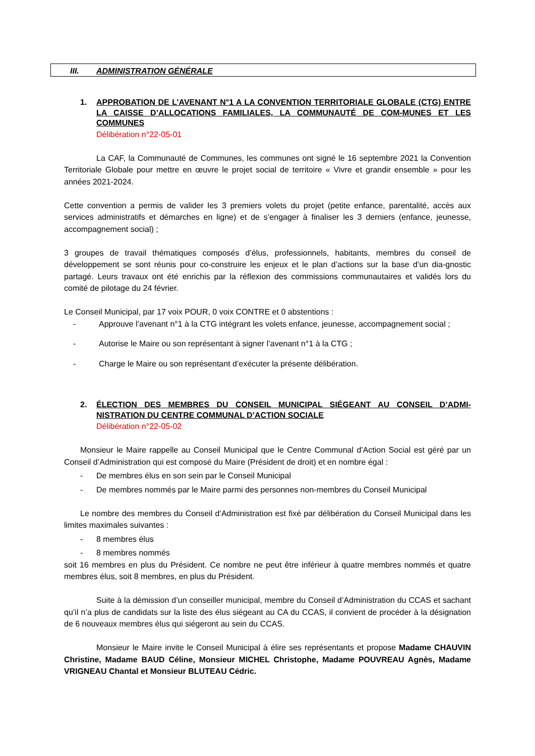III. ADMINISTRATION GÉNÉRALE
1. APPROBATION DE L’AVENANT N°1 A LA CONVENTION TERRITORIALE GLOBALE (CTG) ENTRE LA CAISSE D’ALLOCATIONS FAMILIALES, LA COMMUNAUTÉ DE COM-MUNES ET LES COMMUNES
Délibération n°22-05-01
La CAF, la Communauté de Communes, les communes ont signé le 16 septembre 2021 la Convention Territoriale Globale pour mettre en œuvre le projet social de territoire « Vivre et grandir ensemble » pour les années 2021-2024.
Cette convention a permis de valider les 3 premiers volets du projet (petite enfance, parentalité, accès aux services administratifs et démarches en ligne) et de s’engager à finaliser les 3 derniers (enfance, jeunesse, accompagnement social) ;
3 groupes de travail thématiques composés d’élus, professionnels, habitants, membres du conseil de développement se sont réunis pour co-construire les enjeux et le plan d’actions sur la base d’un dia-gnostic partagé. Leurs travaux ont été enrichis par la réflexion des commissions communautaires et validés lors du comité de pilotage du 24 février.
Le Conseil Municipal, par 17 voix POUR, 0 voix CONTRE et 0 abstentions :
- Approuve l’avenant n°1 à la CTG intégrant les volets enfance, jeunesse, accompagnement social ;
- Autorise le Maire ou son représentant à signer l’avenant n°1 à la CTG ;
- Charge le Maire ou son représentant d’exécuter la présente délibération.
2. ÉLECTION DES MEMBRES DU CONSEIL MUNICIPAL SIÉGEANT AU CONSEIL D’ADMI-NISTRATION DU CENTRE COMMUNAL D’ACTION SOCIALE
Délibération n°22-05-02
Monsieur le Maire rappelle au Conseil Municipal que le Centre Communal d’Action Social est géré par un Conseil d’Administration qui est composé du Maire (Président de droit) et en nombre égal :
- De membres élus en son sein par le Conseil Municipal
- De membres nommés par le Maire parmi des personnes non-membres du Conseil Municipal
Le nombre des membres du Conseil d’Administration est fixé par délibération du Conseil Municipal dans les limites maximales suivantes :
- 8 membres élus
- 8 membres nommés
soit 16 membres en plus du Président. Ce nombre ne peut être inférieur à quatre membres nommés et quatre membres élus, soit 8 membres, en plus du Président.
Suite à la démission d’un conseiller municipal, membre du Conseil d’Administration du CCAS et sachant qu’il n’a plus de candidats sur la liste des élus siégeant au CA du CCAS, il convient de procéder à la désignation de 6 nouveaux membres élus qui siégeront au sein du CCAS.
Monsieur le Maire invite le Conseil Municipal à élire ses représentants et propose Madame CHAUVIN Christine, Madame BAUD Céline, Monsieur MICHEL Christophe, Madame POUVREAU Agnès, Madame VRIGNEAU Chantal et Monsieur BLUTEAU Cédric.